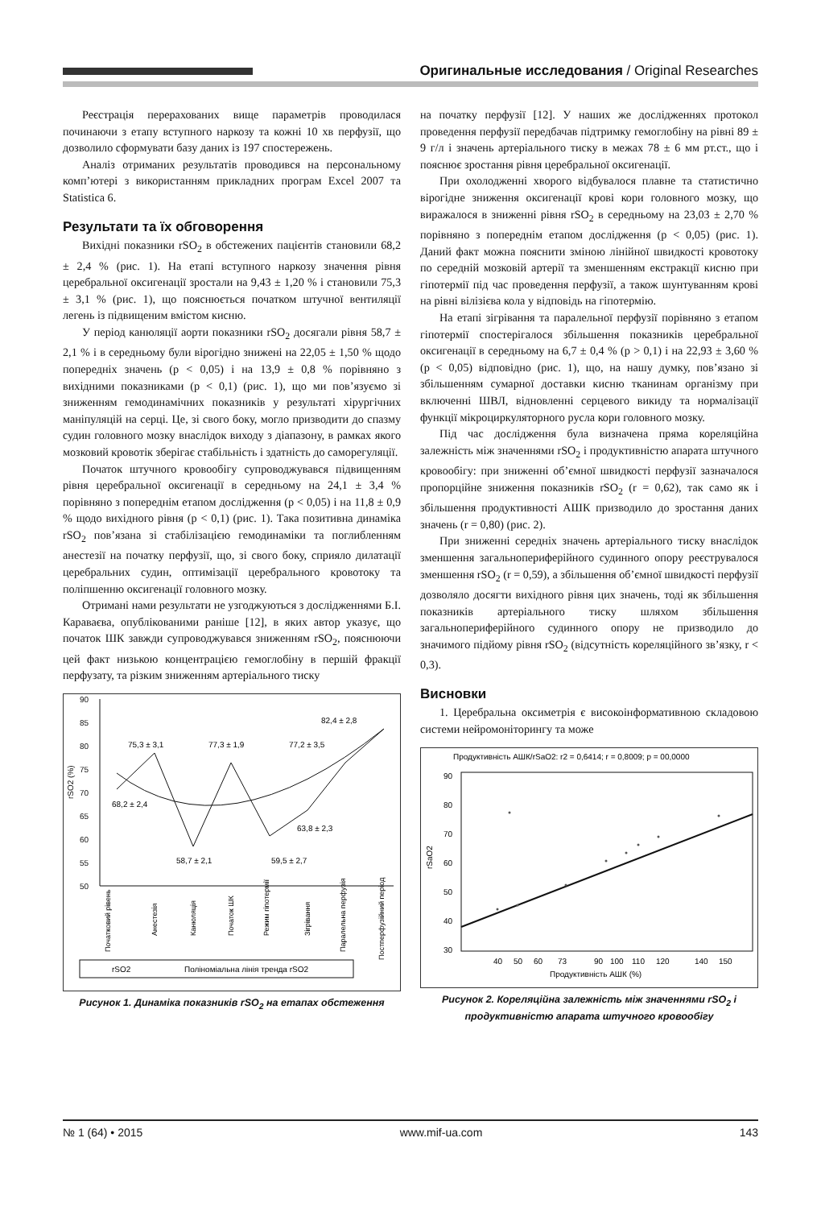Оригинальные исследования / Original Researches
Реєстрація перерахованих вище параметрів проводилася починаючи з етапу вступного наркозу та кожні 10 хв перфузії, що дозволило сформувати базу даних із 197 спостережень.
Аналіз отриманих результатів проводився на персональному комп’ютері з використанням прикладних програм Excel 2007 та Statistica 6.
Результати та їх обговорення
Вихідні показники rSO<sub>2</sub> в обстежених пацієнтів становили 68,2 ± 2,4 % (рис. 1). На етапі вступного наркозу значення рівня церебральної оксигенації зростали на 9,43 ± 1,20 % і становили 75,3 ± 3,1 % (рис. 1), що пояснюється початком штучної вентиляції легень із підвищеним вмістом кисню.
У період канюляції аорти показники rSO<sub>2</sub> досягали рівня 58,7 ± 2,1 % і в середньому були вірогідно знижені на 22,05 ± 1,50 % щодо попередніх значень (p < 0,05) і на 13,9 ± 0,8 % порівняно з вихідними показниками (p < 0,1) (рис. 1), що ми пов’язуємо зі зниженням гемодинамічних показників у результаті хірургічних маніпуляцій на серці. Це, зі свого боку, могло призводити до спазму судин головного мозку внаслідок виходу з діапазону, в рамках якого мозковий кровотік зберігає стабільність і здатність до саморегуляції.
Початок штучного кровообігу супроводжувався підвищенням рівня церебральної оксигенації в середньому на 24,1 ± 3,4 % порівняно з попереднім етапом дослідження (p < 0,05) і на 11,8 ± 0,9 % щодо вихідного рівня (p < 0,1) (рис. 1). Така позитивна динаміка rSO<sub>2</sub> пов’язана зі стабілізацією гемодинаміки та поглибленням анестезії на початку перфузії, що, зі свого боку, сприяло дилатації церебральних судин, оптимізації церебрального кровотоку та поліпшенню оксигенації головного мозку.
Отримані нами результати не узгоджуються з дослідженнями Б.І. Караваєва, опублікованими раніше [12], в яких автор указує, що початок ШК завжди супроводжувався зниженням rSO<sub>2</sub>, пояснюючи цей факт низькою концентрацією гемоглобіну в першій фракції перфузату, та різким зниженням артеріального тиску
90
85
80
75
70
65
60
55
50
rSO2 (%)
75,3 ± 3,1
77,3 ± 1,9
77,2 ± 3,5
82,4 ± 2,8
68,2 ± 2,4
58,7 ± 2,1
59,5 ± 2,7
63,8 ± 2,3
Початковий рівень
Анестезія
Канюляція
Початок ШК
Режим гіпотермії
Зігрівання
Паралельна перфузія
Постперфузійний період
rSO2
Поліноміальна лінія тренда rSO2
Рисунок 1. Динаміка показників rSO<sub>2</sub> на етапах обстеження
на початку перфузії [12]. У наших же дослідженнях протокол проведення перфузії передбачав підтримку гемоглобіну на рівні 89 ± 9 г/л і значень артеріального тиску в межах 78 ± 6 мм рт.ст., що і пояснює зростання рівня церебральної оксигенації.
При охолодженні хворого відбувалося плавне та статистично вірогідне зниження оксигенації крові кори головного мозку, що виражалося в зниженні рівня rSO<sub>2</sub> в середньому на 23,03 ± 2,70 % порівняно з попереднім етапом дослідження (p < 0,05) (рис. 1). Даний факт можна пояснити зміною лінійної швидкості кровотоку по середній мозковій артерії та зменшенням екстракції кисню при гіпотермії під час проведення перфузії, а також шунтуванням крові на рівні вілізієва кола у відповідь на гіпотермію.
На етапі зігрівання та паралельної перфузії порівняно з етапом гіпотермії спостерігалося збільшення показників церебральної оксигенації в середньому на 6,7 ± 0,4 % (p > 0,1) і на 22,93 ± 3,60 % (p < 0,05) відповідно (рис. 1), що, на нашу думку, пов’язано зі збільшенням сумарної доставки кисню тканинам організму при включенні ШВЛ, відновленні серцевого викиду та нормалізації функції мікроциркуляторного русла кори головного мозку.
Під час дослідження була визначена пряма кореляційна залежність між значеннями rSO<sub>2</sub> і продуктивністю апарата штучного кровообігу: при зниженні об’ємної швидкості перфузії зазначалося пропорційне зниження показників rSO<sub>2</sub> (r = 0,62), так само як і збільшення продуктивності АШК призводило до зростання даних значень (r = 0,80) (рис. 2).
При зниженні середніх значень артеріального тиску внаслідок зменшення загальнопериферійного судинного опору реєструвалося зменшення rSO<sub>2</sub> (r = 0,59), а збільшення об’ємної швидкості перфузії дозволяло досягти вихідного рівня цих значень, тоді як збільшення показників артеріального тиску шляхом збільшення загальнопериферійного судинного опору не призводило до значимого підйому рівня rSO<sub>2</sub> (відсутність кореляційного зв’язку, r < 0,3).
Висновки
1. Церебральна оксиметрія є високоінформативною складовою системи нейромоніторингу та може
Продуктивність АШК/rSaO2: r2 = 0,6414; r = 0,8009; p = 00,0000
90
80
70
60
50
40
30
rSaO2
40
50
60
73
90
100
110
120
140
150
Продуктивність АШК (%)
Рисунок 2. Кореляційна залежність між значеннями rSO<sub>2</sub> і продуктивністю апарата штучного кровообігу
№ 1 (64) • 2015 www.mif-ua.com 143